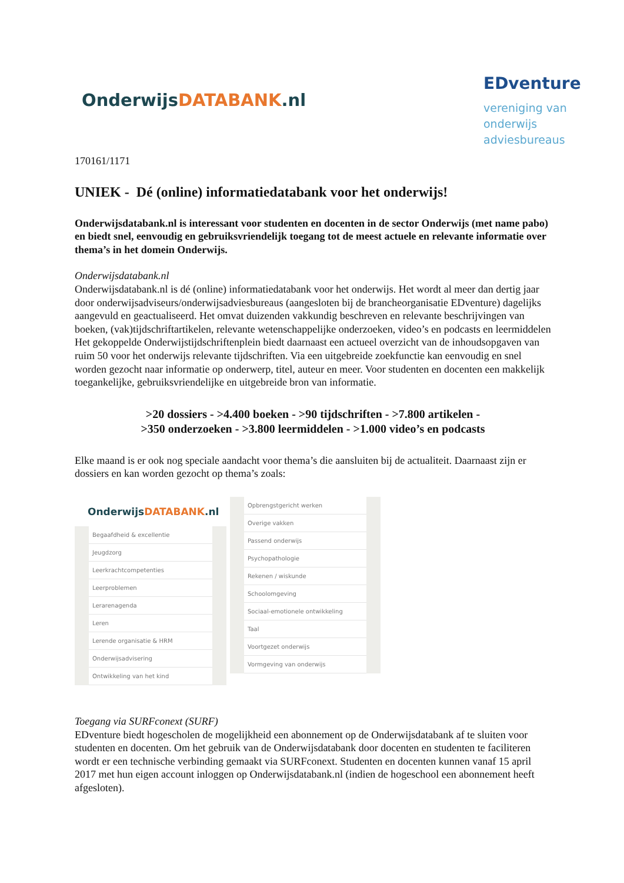OnderwijsDATABANK.nl
EDventure
vereniging van
onderwijs
adviesbureaus
170161/1171
UNIEK - Dé (online) informatiedatabank voor het onderwijs!
Onderwijsdatabank.nl is interessant voor studenten en docenten in de sector Onderwijs (met name pabo) en biedt snel, eenvoudig en gebruiksvriendelijk toegang tot de meest actuele en relevante informatie over thema’s in het domein Onderwijs.
Onderwijsdatabank.nl
Onderwijsdatabank.nl is dé (online) informatiedatabank voor het onderwijs. Het wordt al meer dan dertig jaar door onderwijsadviseurs/onderwijsadviesbureaus (aangesloten bij de brancheorganisatie EDventure) dagelijks aangevuld en geactualiseerd. Het omvat duizenden vakkundig beschreven en relevante beschrijvingen van boeken, (vak)tijdschriftartikelen, relevante wetenschappelijke onderzoeken, video’s en podcasts en leermiddelen Het gekoppelde Onderwijstijdschriftenplein biedt daarnaast een actueel overzicht van de inhoudsopgaven van ruim 50 voor het onderwijs relevante tijdschriften. Via een uitgebreide zoekfunctie kan eenvoudig en snel worden gezocht naar informatie op onderwerp, titel, auteur en meer. Voor studenten en docenten een makkelijk toegankelijke, gebruiksvriendelijke en uitgebreide bron van informatie.
>20 dossiers - >4.400 boeken - >90 tijdschriften - >7.800 artikelen -
>350 onderzoeken - >3.800 leermiddelen - >1.000 video’s en podcasts
Elke maand is er ook nog speciale aandacht voor thema’s die aansluiten bij de actualiteit. Daarnaast zijn er dossiers en kan worden gezocht op thema’s zoals:
OnderwijsDATABANK.nl
Begaafdheid & excellentie
Jeugdzorg
Leerkrachtcompetenties
Leerproblemen
Lerarenagenda
Leren
Lerende organisatie & HRM
Onderwijsadvisering
Ontwikkeling van het kind
Opbrengstgericht werken
Overige vakken
Passend onderwijs
Psychopathologie
Rekenen / wiskunde
Schoolomgeving
Sociaal-emotionele ontwikkeling
Taal
Voortgezet onderwijs
Vormgeving van onderwijs
Toegang via SURFconext (SURF)
EDventure biedt hogescholen de mogelijkheid een abonnement op de Onderwijsdatabank af te sluiten voor studenten en docenten. Om het gebruik van de Onderwijsdatabank door docenten en studenten te faciliteren wordt er een technische verbinding gemaakt via SURFconext. Studenten en docenten kunnen vanaf 15 april 2017 met hun eigen account inloggen op Onderwijsdatabank.nl (indien de hogeschool een abonnement heeft afgesloten).